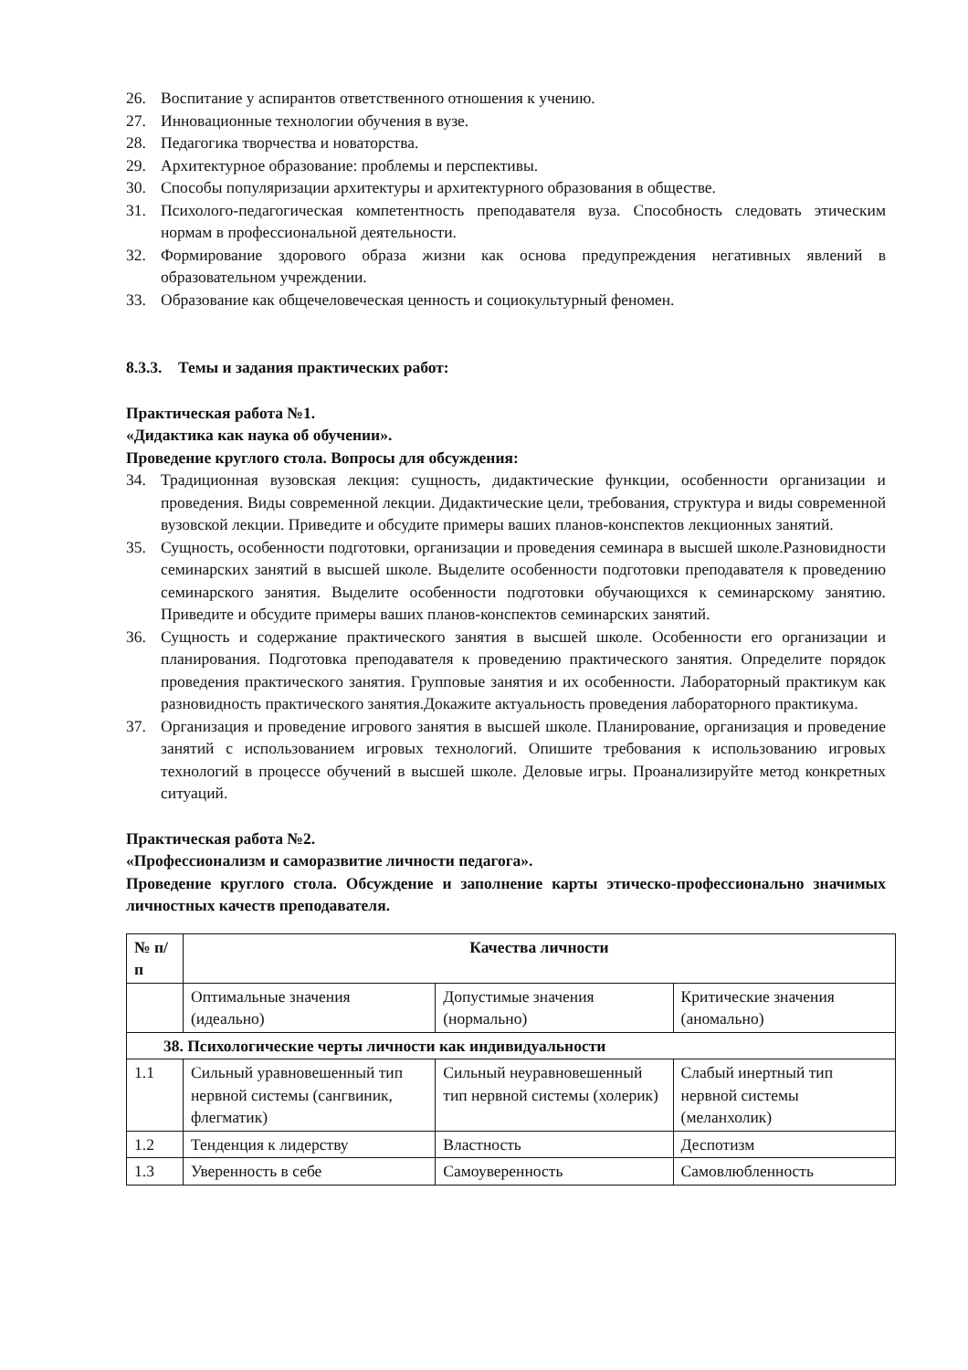26. Воспитание у аспирантов ответственного отношения к учению.
27. Инновационные технологии обучения в вузе.
28. Педагогика творчества и новаторства.
29. Архитектурное образование: проблемы и перспективы.
30. Способы популяризации архитектуры и архитектурного образования в обществе.
31. Психолого-педагогическая компетентность преподавателя вуза. Способность следовать этическим нормам в профессиональной деятельности.
32. Формирование здорового образа жизни как основа предупреждения негативных явлений в образовательном учреждении.
33. Образование как общечеловеческая ценность и социокультурный феномен.
8.3.3. Темы и задания практических работ:
Практическая работа №1.
«Дидактика как наука об обучении».
Проведение круглого стола. Вопросы для обсуждения:
34. Традиционная вузовская лекция: сущность, дидактические функции, особенности организации и проведения. Виды современной лекции. Дидактические цели, требования, структура и виды современной вузовской лекции. Приведите и обсудите примеры ваших планов-конспектов лекционных занятий.
35. Сущность, особенности подготовки, организации и проведения семинара в высшей школе.Разновидности семинарских занятий в высшей школе. Выделите особенности подготовки преподавателя к проведению семинарского занятия. Выделите особенности подготовки обучающихся к семинарскому занятию. Приведите и обсудите примеры ваших планов-конспектов семинарских занятий.
36. Сущность и содержание практического занятия в высшей школе. Особенности его организации и планирования. Подготовка преподавателя к проведению практического занятия. Определите порядок проведения практического занятия. Групповые занятия и их особенности. Лабораторный практикум как разновидность практического занятия.Докажите актуальность проведения лабораторного практикума.
37. Организация и проведение игрового занятия в высшей школе. Планирование, организация и проведение занятий с использованием игровых технологий. Опишите требования к использованию игровых технологий в процессе обучений в высшей школе. Деловые игры. Проанализируйте метод конкретных ситуаций.
Практическая работа №2.
«Профессионализм и саморазвитие личности педагога».
Проведение круглого стола. Обсуждение и заполнение карты этическо-профессионально значимых личностных качеств преподавателя.
| № п/п | Качества личности | | |
| --- | --- | --- | --- |
| | Оптимальные значения (идеально) | Допустимые значения (нормально) | Критические значения (аномально) |
| 38. Психологические черты личности как индивидуальности | | | |
| 1.1 | Сильный уравновешенный тип нервной системы (сангвиник, флегматик) | Сильный неуравновешенный тип нервной системы (холерик) | Слабый инертный тип нервной системы (меланхолик) |
| 1.2 | Тенденция к лидерству | Властность | Деспотизм |
| 1.3 | Уверенность в себе | Самоуверенность | Самовлюбленность |